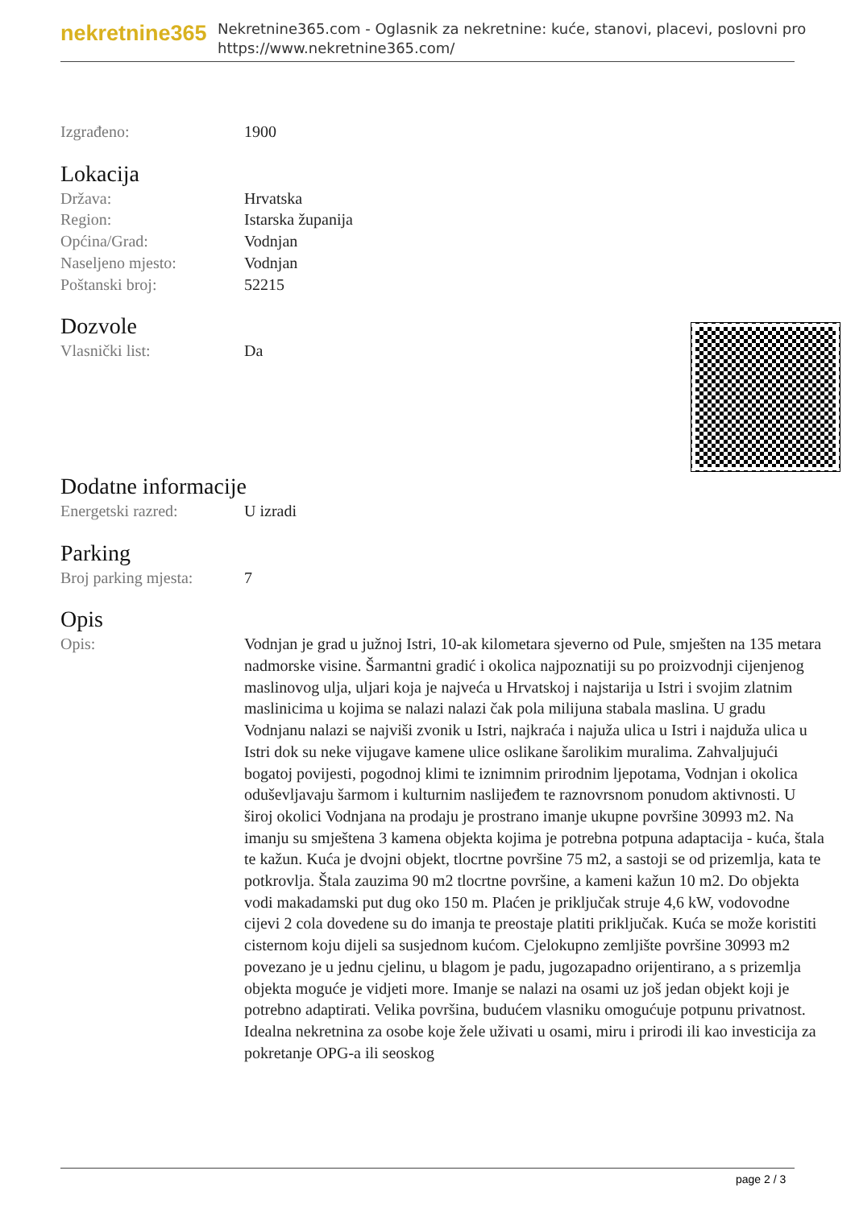nekretnine365
Nekretnine365.com - Oglasnik za nekretnine: kuće, stanovi, placevi, poslovni pro
https://www.nekretnine365.com/
| Izgrađeno: | 1900 |
Lokacija
| Država: | Hrvatska |
| Region: | Istarska županija |
| Općina/Grad: | Vodnjan |
| Naseljeno mjesto: | Vodnjan |
| Poštanski broj: | 52215 |
Dozvole
| Vlasnički list: | Da |
Dodatne informacije
| Energetski razred: | U izradi |
Parking
| Broj parking mjesta: | 7 |
Opis
| Opis: | Vodnjan je grad u južnoj Istri, 10-ak kilometara sjeverno od Pule, smješten na 135 metara nadmorske visine. Šarmantni gradić i okolica najpoznatiji su po proizvodnji cijenjenog maslinovog ulja, uljari koja je najveća u Hrvatskoj i najstarija u Istri i svojim zlatnim maslinicima u kojima se nalazi nalazi čak pola milijuna stabala maslina. U gradu Vodnjanu nalazi se najviši zvonik u Istri, najkraća i najuža ulica u Istri i najduža ulica u Istri dok su neke vijugave kamene ulice oslikane šarolikim muralima. Zahvaljujući bogatoj povijesti, pogodnoj klimi te iznimnim prirodnim ljepotama, Vodnjan i okolica oduševljavaju šarmom i kulturnim naslijeđem te raznovrsnom ponudom aktivnosti. U široj okolici Vodnjana na prodaju je prostrano imanje ukupne površine 30993 m2. Na imanju su smještena 3 kamena objekta kojima je potrebna potpuna adaptacija - kuća, štala te kažun. Kuća je dvojni objekt, tlocrtne površine 75 m2, a sastoji se od prizemlja, kata te potkrovlja. Štala zauzima 90 m2 tlocrtne površine, a kameni kažun 10 m2. Do objekta vodi makadamski put dug oko 150 m. Plaćen je priključak struje 4,6 kW, vodovodne cijevi 2 cola dovedene su do imanja te preostaje platiti priključak. Kuća se može koristiti cisternom koju dijeli sa susjednom kućom. Cjelokupno zemljište površine 30993 m2 povezano je u jednu cjelinu, u blagom je padu, jugozapadno orijentirano, a s prizemlja objekta moguće je vidjeti more. Imanje se nalazi na osami uz još jedan objekt koji je potrebno adaptirati. Velika površina, budućem vlasniku omogućuje potpunu privatnost. Idealna nekretnina za osobe koje žele uživati u osami, miru i prirodi ili kao investicija za pokretanje OPG-a ili seoskog |
page 2 / 3